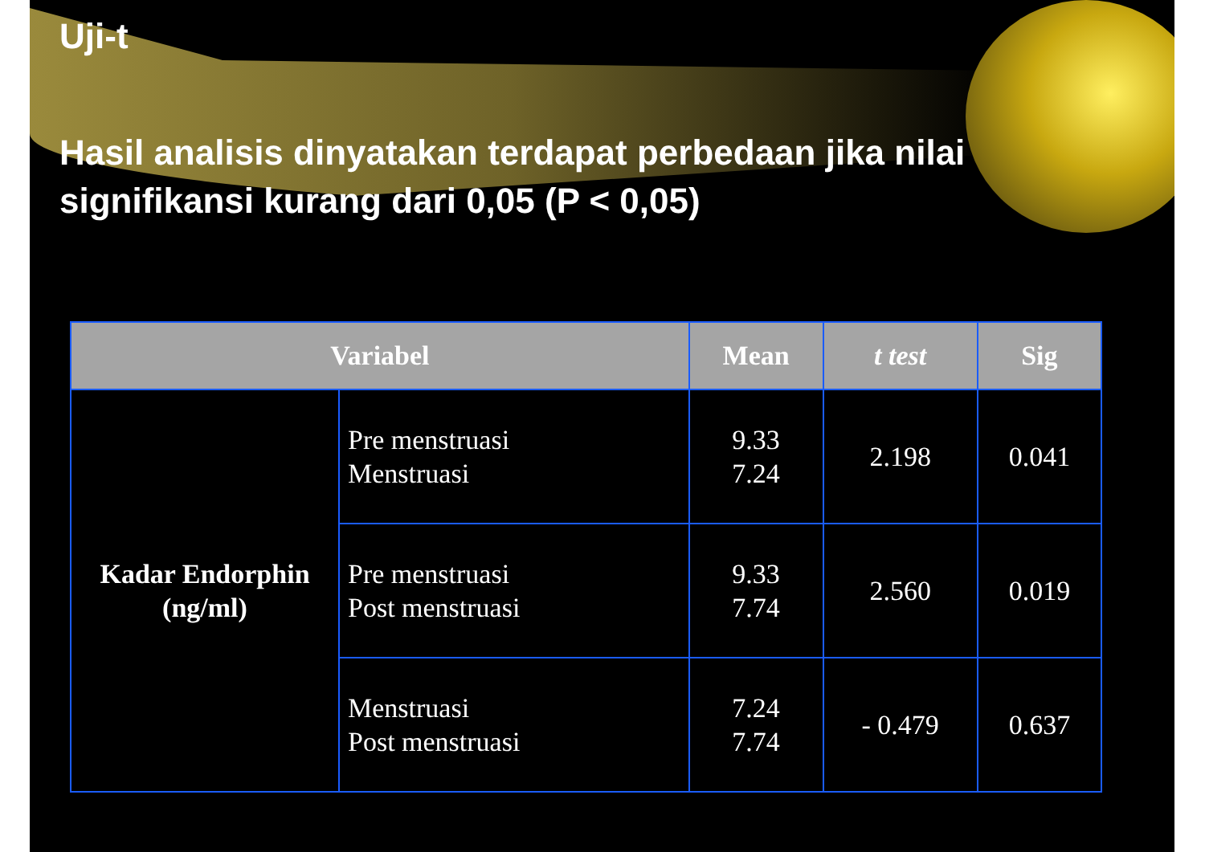Uji-t
Hasil analisis dinyatakan terdapat perbedaan jika nilai signifikansi kurang dari 0,05 (P < 0,05)
| Variabel | | Mean | t test | Sig |
| --- | --- | --- | --- | --- |
| Kadar Endorphin (ng/ml) | Pre menstruasi Menstruasi | 9.33 7.24 | 2.198 | 0.041 |
| | Pre menstruasi Post menstruasi | 9.33 7.74 | 2.560 | 0.019 |
| | Menstruasi Post menstruasi | 7.24 7.74 | - 0.479 | 0.637 |